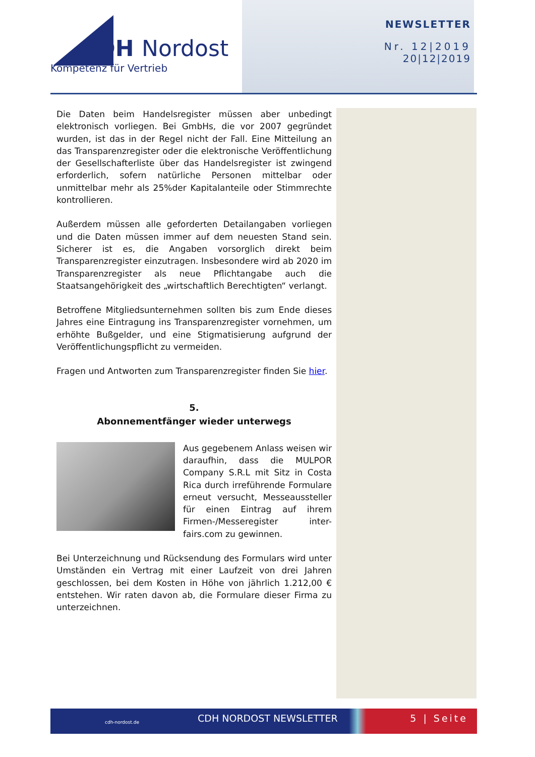CDH Nordost
Kompetenz für Vertrieb
NEWSLETTER
Nr. 12|2019
20|12|2019
Die Daten beim Handelsregister müssen aber unbedingt elektronisch vorliegen. Bei GmbHs, die vor 2007 gegründet wurden, ist das in der Regel nicht der Fall. Eine Mitteilung an das Transparenzregister oder die elektronische Veröffentlichung der Gesellschafterliste über das Handelsregister ist zwingend erforderlich, sofern natürliche Personen mittelbar oder unmittelbar mehr als 25%der Kapitalanteile oder Stimmrechte kontrollieren.
Außerdem müssen alle geforderten Detailangaben vorliegen und die Daten müssen immer auf dem neuesten Stand sein. Sicherer ist es, die Angaben vorsorglich direkt beim Transparenzregister einzutragen. Insbesondere wird ab 2020 im Transparenzregister als neue Pflichtangabe auch die Staatsangehörigkeit des „wirtschaftlich Berechtigten“ verlangt.
Betroffene Mitgliedsunternehmen sollten bis zum Ende dieses Jahres eine Eintragung ins Transparenzregister vornehmen, um erhöhte Bußgelder, und eine Stigmatisierung aufgrund der Veröffentlichungspflicht zu vermeiden.
Fragen und Antworten zum Transparenzregister finden Sie hier.
5.
Abonnementfänger wieder unterwegs
Aus gegebenem Anlass weisen wir daraufhin, dass die MULPOR Company S.R.L mit Sitz in Costa Rica durch irreführende Formulare erneut versucht, Messeaussteller für einen Eintrag auf ihrem Firmen-/Messeregister inter-fairs.com zu gewinnen.
Bei Unterzeichnung und Rücksendung des Formulars wird unter Umständen ein Vertrag mit einer Laufzeit von drei Jahren geschlossen, bei dem Kosten in Höhe von jährlich 1.212,00 € entstehen. Wir raten davon ab, die Formulare dieser Firma zu unterzeichnen.
cdh-nordost.de CDH NORDOST NEWSLETTER 5 | Seite